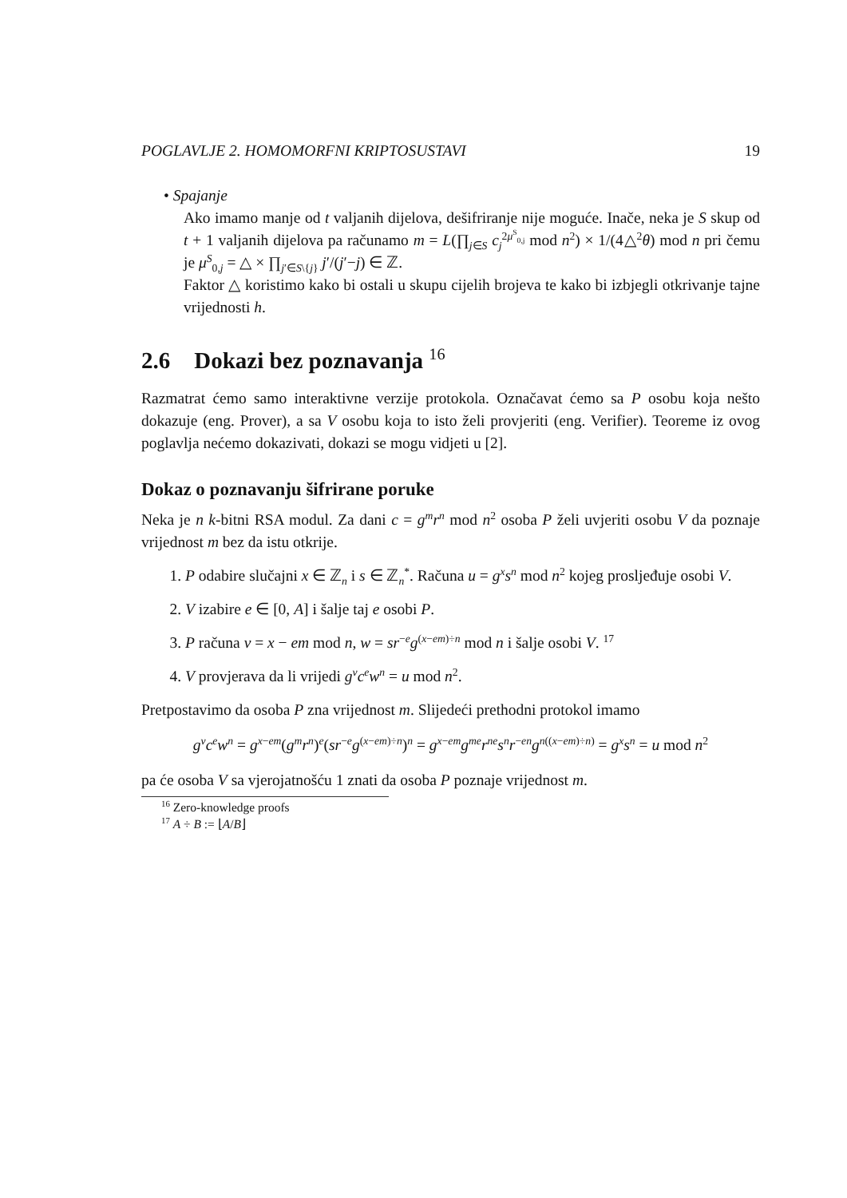POGLAVLJE 2. HOMOMORFNI KRIPTOSUSTAVI 19
• Spajanje
Ako imamo manje od t valjanih dijelova, dešifriranje nije moguće. Inače, neka je S skup od t + 1 valjanih dijelova pa računamo m = L(∏<sub>j∈S</sub> c<sub>j</sub><sup>2μ<sup>S</sup><sub>0,j</sub></sup> mod n<sup>2</sup>) × 1/(4△<sup>2</sup>θ) mod n pri čemu je μ<sup>S</sup><sub>0,j</sub> = △ × ∏<sub>j′∈S\{j}</sub> j′/(j′−j) ∈ ℤ.
Faktor △ koristimo kako bi ostali u skupu cijelih brojeva te kako bi izbjegli otkrivanje tajne vrijednosti h.
2.6 Dokazi bez poznavanja <sup>16</sup>
Razmatrat ćemo samo interaktivne verzije protokola. Označavat ćemo sa P osobu koja nešto dokazuje (eng. Prover), a sa V osobu koja to isto želi provjeriti (eng. Verifier). Teoreme iz ovog poglavlja nećemo dokazivati, dokazi se mogu vidjeti u [2].
Dokaz o poznavanju šifrirane poruke
Neka je n k-bitni RSA modul. Za dani c = g<sup>m</sup>r<sup>n</sup> mod n<sup>2</sup> osoba P želi uvjeriti osobu V da poznaje vrijednost m bez da istu otkrije.
1. P odabire slučajni x ∈ ℤ<sub>n</sub> i s ∈ ℤ<sub>n</sub><sup>*</sup>. Računa u = g<sup>x</sup>s<sup>n</sup> mod n<sup>2</sup> kojeg prosljeđuje osobi V.
2. V izabire e ∈ [0, A] i šalje taj e osobi P.
3. P računa v = x − em mod n, w = sr<sup>−e</sup>g<sup>(x−em)÷n</sup> mod n i šalje osobi V. <sup>17</sup>
4. V provjerava da li vrijedi g<sup>v</sup>c<sup>e</sup>w<sup>n</sup> = u mod n<sup>2</sup>.
Pretpostavimo da osoba P zna vrijednost m. Slijedeći prethodni protokol imamo
g<sup>v</sup>c<sup>e</sup>w<sup>n</sup> = g<sup>x−em</sup>(g<sup>m</sup>r<sup>n</sup>)<sup>e</sup>(sr<sup>−e</sup>g<sup>(x−em)÷n</sup>)<sup>n</sup> = g<sup>x−em</sup>g<sup>me</sup>r<sup>ne</sup>s<sup>n</sup>r<sup>−en</sup>g<sup>n((x−em)÷n)</sup> = g<sup>x</sup>s<sup>n</sup> = u mod n<sup>2</sup>
pa će osoba V sa vjerojatnošću 1 znati da osoba P poznaje vrijednost m.
<sup>16</sup> Zero-knowledge proofs
<sup>17</sup> A ÷ B := ⌊A/B⌋